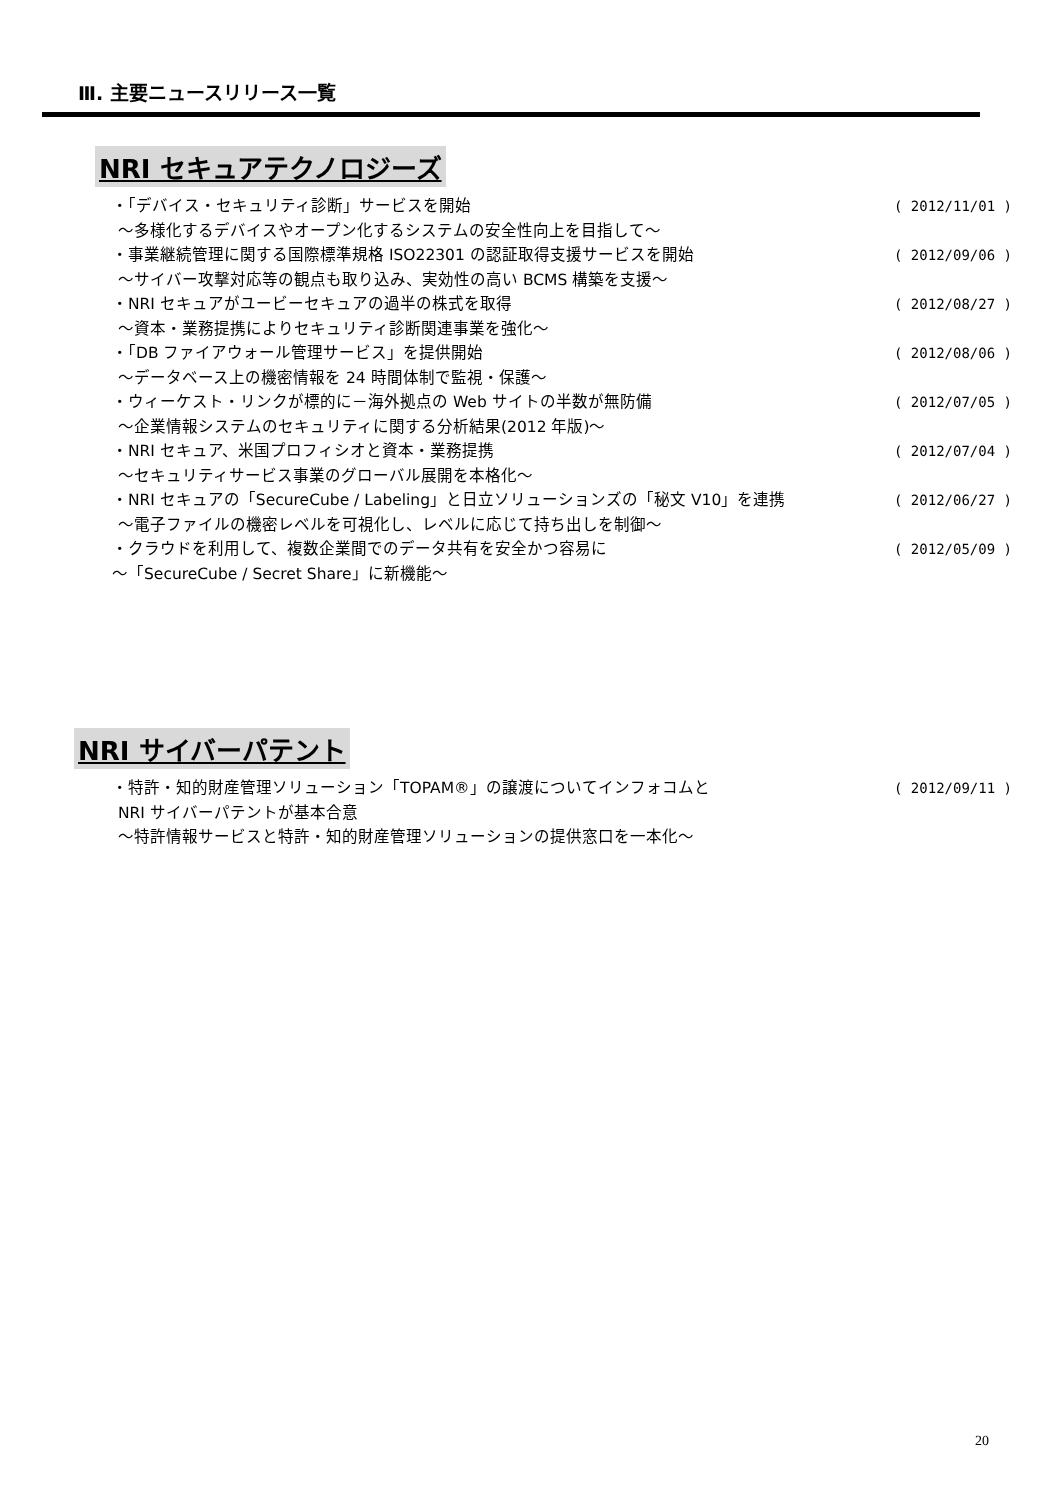Ⅲ. 主要ニュースリリース一覧
NRI セキュアテクノロジーズ
・「デバイス・セキュリティ診断」サービスを開始 ( 2012/11/01 )
～多様化するデバイスやオープン化するシステムの安全性向上を目指して～
・事業継続管理に関する国際標準規格 ISO22301 の認証取得支援サービスを開始 ( 2012/09/06 )
～サイバー攻撃対応等の観点も取り込み、実効性の高い BCMS 構築を支援～
・NRI セキュアがユービーセキュアの過半の株式を取得 ( 2012/08/27 )
～資本・業務提携によりセキュリティ診断関連事業を強化～
・「DB ファイアウォール管理サービス」を提供開始 ( 2012/08/06 )
～データベース上の機密情報を 24 時間体制で監視・保護～
・ウィーケスト・リンクが標的に－海外拠点の Web サイトの半数が無防備 ( 2012/07/05 )
～企業情報システムのセキュリティに関する分析結果(2012 年版)～
・NRI セキュア、米国プロフィシオと資本・業務提携 ( 2012/07/04 )
～セキュリティサービス事業のグローバル展開を本格化～
・NRI セキュアの「SecureCube / Labeling」と日立ソリューションズの「秘文 V10」を連携 ( 2012/06/27 )
～電子ファイルの機密レベルを可視化し、レベルに応じて持ち出しを制御～
・クラウドを利用して、複数企業間でのデータ共有を安全かつ容易に ( 2012/05/09 )
～「SecureCube / Secret Share」に新機能～
NRI サイバーパテント
・特許・知的財産管理ソリューション「TOPAM®」の譲渡についてインフォコムと ( 2012/09/11 )
NRI サイバーパテントが基本合意
～特許情報サービスと特許・知的財産管理ソリューションの提供窓口を一本化～
20